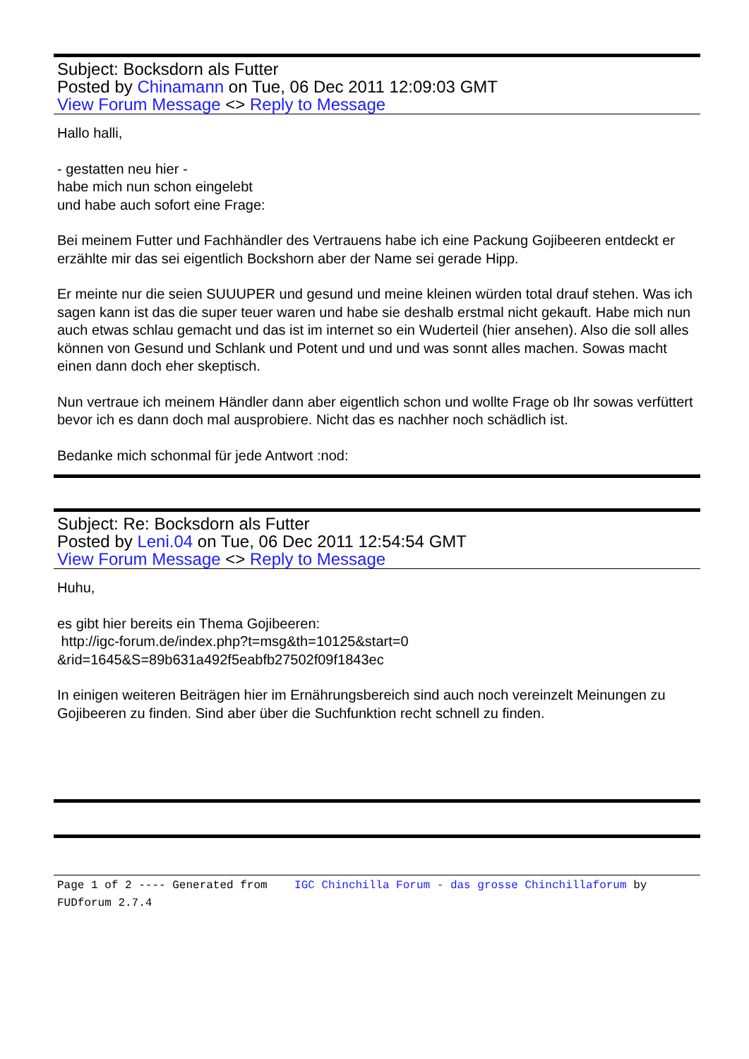Subject: Bocksdorn als Futter
Posted by Chinamann on Tue, 06 Dec 2011 12:09:03 GMT
View Forum Message <> Reply to Message
Hallo halli,
- gestatten neu hier -
habe mich nun schon eingelebt
und habe auch sofort eine Frage:
Bei meinem Futter und Fachhändler des Vertrauens habe ich eine Packung Gojibeeren entdeckt er erzählte mir das sei eigentlich Bockshorn aber der Name sei gerade Hipp.
Er meinte nur die seien SUUUPER und gesund und meine kleinen würden total drauf stehen. Was ich sagen kann ist das die super teuer waren und habe sie deshalb erstmal nicht gekauft. Habe mich nun auch etwas schlau gemacht und das ist im internet so ein Wuderteil (hier ansehen). Also die soll alles können von Gesund und Schlank und Potent und und und was sonnt alles machen. Sowas macht einen dann doch eher skeptisch.
Nun vertraue ich meinem Händler dann aber eigentlich schon und wollte Frage ob Ihr sowas verfüttert bevor ich es dann doch mal ausprobiere. Nicht das es nachher noch schädlich ist.
Bedanke mich schonmal für jede Antwort :nod:
Subject: Re: Bocksdorn als Futter
Posted by Leni.04 on Tue, 06 Dec 2011 12:54:54 GMT
View Forum Message <> Reply to Message
Huhu,
es gibt hier bereits ein Thema Gojibeeren:
http://igc-forum.de/index.php?t=msg&th=10125&start=0
&rid=1645&S=89b631a492f5eabfb27502f09f1843ec
In einigen weiteren Beiträgen hier im Ernährungsbereich sind auch noch vereinzelt Meinungen zu Gojibeeren zu finden. Sind aber über die Suchfunktion recht schnell zu finden.
Page 1 of 2 ---- Generated from IGC Chinchilla Forum - das grosse Chinchillaforum by FUDforum 2.7.4